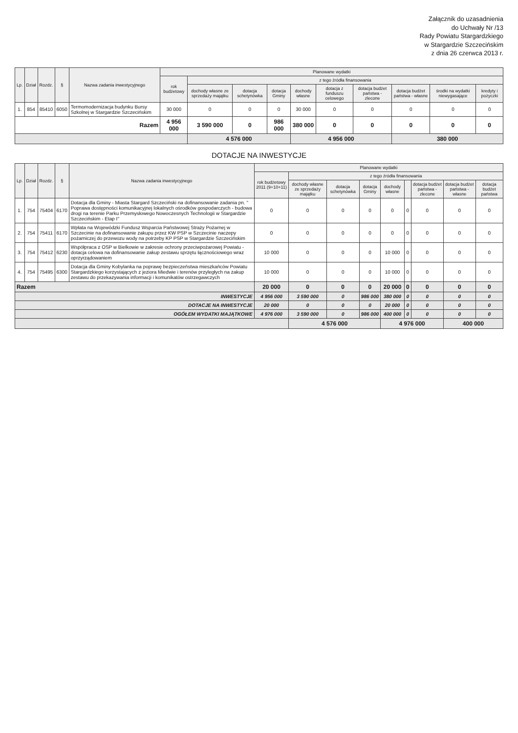Załącznik do uzasadnienia
do Uchwały Nr /13
Rady Powiatu Stargardzkiego
w Stargardzie Szczecińskim
z dnia 26 czerwca 2013 r.
| Lp. | Dział | Rozdz. | § | Nazwa zadania inwestycyjnego | Planowane wydatki | | | | | | | | | |
| --- | --- | --- | --- | --- | --- | --- | --- | --- | --- | --- | --- | --- | --- | --- |
| | | | | | rok budżetowy | z tego źródła finansowania | | | | | | | | |
| | | | | | | dochody własne ze sprzedaży majątku | dotacja schetynówka | dotacja Gminy | dochody własne | dotacja z funduszu celowego | dotacja budżet państwa - zlecone | dotacja budżet państwa - własne | środki na wydatki niewygasające | kredyty i pożyczki |
| 1. | 854 | 85410 | 6050 | Termomodernizacja budynku Bursy Szkolnej w Stargardzie Szczecińskim | 30 000 | 0 | 0 | 0 | 30 000 | 0 | 0 | 0 | 0 | 0 |
| Razem | | | | | 4 956 000 | 3 590 000 | 0 | 986 000 | 380 000 | 0 | 0 | 0 | 0 | 0 |
| | | | | | | 4 576 000 | | | 4 956 000 | | | 380 000 | | |
DOTACJE NA INWESTYCJE
| Lp. | Dział | Rozdz. | § | Nazwa zadania inwestycyjnego | Planowane wydatki | | | | | | | | |
| --- | --- | --- | --- | --- | --- | --- | --- | --- | --- | --- | --- | --- | --- |
| | | | | | rok budżetowy 2011 (9+10+11) | z tego źródła finansowania | | | | | | | |
| | | | | | | dochody własne ze sprzedaży majątku | dotacja schetynówka | dotacja Gminy | dochody własne | | dotacja budżet państwa - zlecone | dotacja budżet państwa - własne | dotacja budżet państwa |
| 1. | 754 | 75404 | 6170 | Dotacja dla Gminy - Miasta Stargard Szczeciński na dofinansowanie zadania pn. " Poprawa dostępności komunikacyjnej lokalnych ośrodków gospodarczych - budowa drogi na terenie Parku Przemysłowego Nowoczesnych Technologii w Stargardzie Szczecińskim - Etap I" | 0 | 0 | 0 | 0 | 0 | 0 | 0 | 0 | 0 |
| 2. | 754 | 75411 | 6170 | Wpłata na Wojewódzki Fundusz Wsparcia Państwowej Straży Pożarnej w Szczecinie na dofinansowanie zakupu przez KW PSP w Szczecinie naczepy pożarniczej do przewozu wody na potrzeby KP PSP w Stargardzie Szczecińskim | 0 | 0 | 0 | 0 | 0 | 0 | 0 | 0 | 0 |
| 3. | 754 | 75412 | 6230 | Współpraca z OSP w Bielkowie w zakresie ochrony przeciwpożarowej Powiatu - dotacja celowa na dofinansowanie zakup zestawu sprzętu łącznościowego wraz oprzyrządowaniem | 10 000 | 0 | 0 | 0 | 10 000 | 0 | 0 | 0 | 0 |
| 4. | 754 | 75495 | 6300 | Dotacja dla Gminy Kobylanka na poprawę bezpieczeństwa mieszkańców Powiatu Stargardzkiego korzystających z jeziora Miedwie i terenów przyległych na zakup zestawu do przekazywania informacji i komunikatów ostrzegawczych | 10 000 | 0 | 0 | 0 | 10 000 | 0 | 0 | 0 | 0 |
| Razem | | | | | 20 000 | 0 | 0 | 0 | 20 000 | 0 | 0 | 0 | 0 |
| INWESTYCJE | | | | | 4 956 000 | 3 590 000 | 0 | 986 000 | 380 000 | 0 | 0 | 0 | 0 |
| DOTACJE NA INWESTYCJE | | | | | 20 000 | 0 | 0 | 0 | 20 000 | 0 | 0 | 0 | 0 |
| OGÓŁEM WYDATKI MAJĄTKOWE | | | | | 4 976 000 | 3 590 000 | 0 | 986 000 | 400 000 | 0 | 0 | 0 | 0 |
| | | | | | | 4 576 000 | | | 4 976 000 | | | 400 000 | |